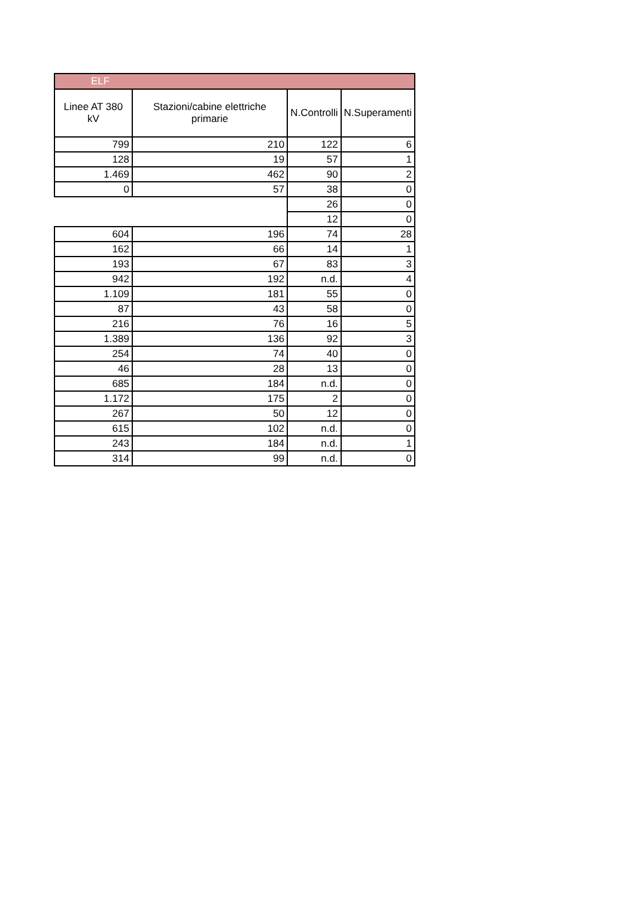| ELF | | | |
| Linee AT 380 kV | Stazioni/cabine elettriche primarie | N.Controlli | N.Superamenti |
| 799 | 210 | 122 | 6 |
| 128 | 19 | 57 | 1 |
| 1.469 | 462 | 90 | 2 |
| 0 | 57 | 38 | 0 |
| | | 26 | 0 |
| | | 12 | 0 |
| 604 | 196 | 74 | 28 |
| 162 | 66 | 14 | 1 |
| 193 | 67 | 83 | 3 |
| 942 | 192 | n.d. | 4 |
| 1.109 | 181 | 55 | 0 |
| 87 | 43 | 58 | 0 |
| 216 | 76 | 16 | 5 |
| 1.389 | 136 | 92 | 3 |
| 254 | 74 | 40 | 0 |
| 46 | 28 | 13 | 0 |
| 685 | 184 | n.d. | 0 |
| 1.172 | 175 | 2 | 0 |
| 267 | 50 | 12 | 0 |
| 615 | 102 | n.d. | 0 |
| 243 | 184 | n.d. | 1 |
| 314 | 99 | n.d. | 0 |